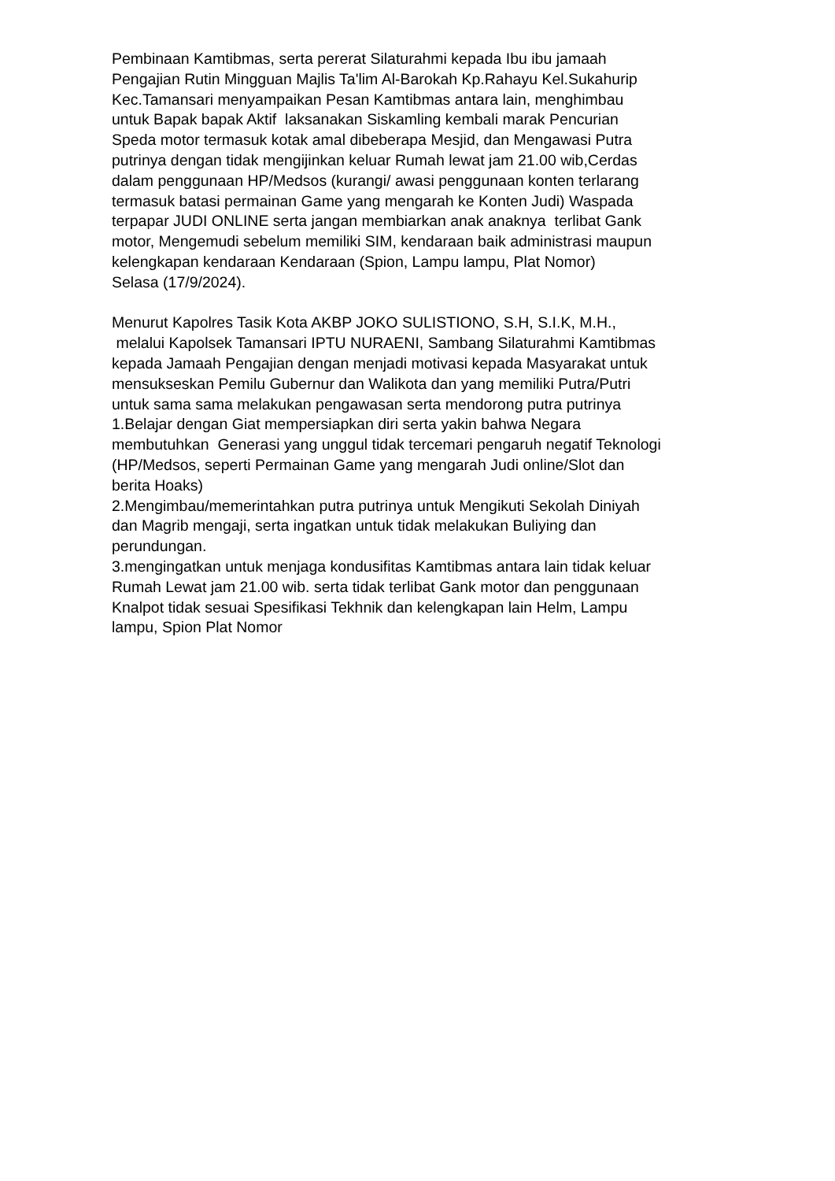Pembinaan Kamtibmas, serta pererat Silaturahmi kepada Ibu ibu jamaah
Pengajian Rutin Mingguan Majlis Ta'lim Al-Barokah Kp.Rahayu Kel.Sukahurip
Kec.Tamansari menyampaikan Pesan Kamtibmas antara lain, menghimbau
untuk Bapak bapak Aktif laksanakan Siskamling kembali marak Pencurian
Speda motor termasuk kotak amal dibeberapa Mesjid, dan Mengawasi Putra
putrinya dengan tidak mengijinkan keluar Rumah lewat jam 21.00 wib,Cerdas
dalam penggunaan HP/Medsos (kurangi/ awasi penggunaan konten terlarang
termasuk batasi permainan Game yang mengarah ke Konten Judi) Waspada
terpapar JUDI ONLINE serta jangan membiarkan anak anaknya terlibat Gank
motor, Mengemudi sebelum memiliki SIM, kendaraan baik administrasi maupun
kelengkapan kendaraan Kendaraan (Spion, Lampu lampu, Plat Nomor)
Selasa (17/9/2024).
Menurut Kapolres Tasik Kota AKBP JOKO SULISTIONO, S.H, S.I.K, M.H.,
melalui Kapolsek Tamansari IPTU NURAENI, Sambang Silaturahmi Kamtibmas
kepada Jamaah Pengajian dengan menjadi motivasi kepada Masyarakat untuk
mensukseskan Pemilu Gubernur dan Walikota dan yang memiliki Putra/Putri
untuk sama sama melakukan pengawasan serta mendorong putra putrinya
1.Belajar dengan Giat mempersiapkan diri serta yakin bahwa Negara
membutuhkan Generasi yang unggul tidak tercemari pengaruh negatif Teknologi
(HP/Medsos, seperti Permainan Game yang mengarah Judi online/Slot dan
berita Hoaks)
2.Mengimbau/memerintahkan putra putrinya untuk Mengikuti Sekolah Diniyah
dan Magrib mengaji, serta ingatkan untuk tidak melakukan Buliying dan
perundungan.
3.mengingatkan untuk menjaga kondusifitas Kamtibmas antara lain tidak keluar
Rumah Lewat jam 21.00 wib. serta tidak terlibat Gank motor dan penggunaan
Knalpot tidak sesuai Spesifikasi Tekhnik dan kelengkapan lain Helm, Lampu
lampu, Spion Plat Nomor